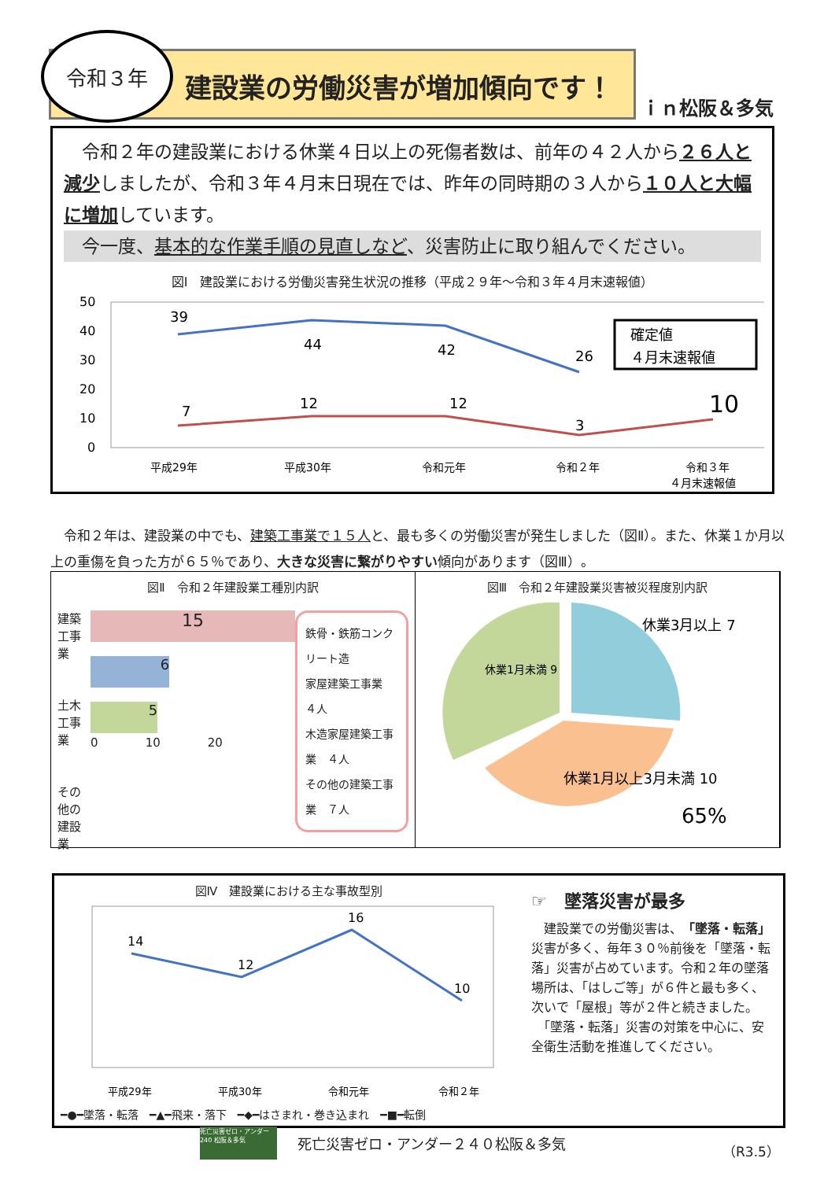令和３年
建設業の労働災害が増加傾向です！
ｉｎ松阪＆多気
　令和２年の建設業における休業４日以上の死傷者数は、前年の４２人から２６人と減少しましたが、令和３年４月末日現在では、昨年の同時期の３人から１０人と大幅に増加しています。
　今一度、基本的な作業手順の見直しなど、災害防止に取り組んでください。
図Ⅰ　建設業における労働災害発生状況の推移（平成２９年～令和３年４月末速報値）
50
40
30
20
10
0
39
44
42
26
7
12
12
3
10
確定値
４月末速報値
平成29年
平成30年
令和元年
令和２年
令和３年
４月末速報値
　令和２年は、建設業の中でも、建築工事業で１５人と、最も多くの労働災害が発生しました（図Ⅱ）。また、休業１か月以上の重傷を負った方が６５％であり、大きな災害に繋がりやすい傾向があります（図Ⅲ）。
図Ⅱ　令和２年建設業工種別内訳
建築工事業
土木工事業
その他の建設業
15
6
5
0　　　　10　　　　20
鉄骨・鉄筋コンクリート造
家屋建築工事業　４人
木造家屋建築工事業　４人
その他の建築工事業　７人
図Ⅲ　令和２年建設業災害被災程度別内訳
休業3月以上 7
休業1月未満 9
休業1月以上3月未満 10
65%
図Ⅳ　建設業における主な事故型別
14
12
16
10
平成29年
平成30年
令和元年
令和２年
━●━墜落・転落　━▲━飛来・落下　━◆━はさまれ・巻き込まれ　━■━転倒
☞　墜落災害が最多
　建設業での労働災害は、「墜落・転落」災害が多く、毎年３０％前後を「墜落・転落」災害が占めています。令和２年の墜落場所は、「はしご等」が６件と最も多く、次いで「屋根」等が２件と続きました。
　「墜落・転落」災害の対策を中心に、安全衛生活動を推進してください。
死亡災害ゼロ・アンダー240 松阪＆多気
死亡災害ゼロ・アンダー２４０松阪＆多気
（R3.5）